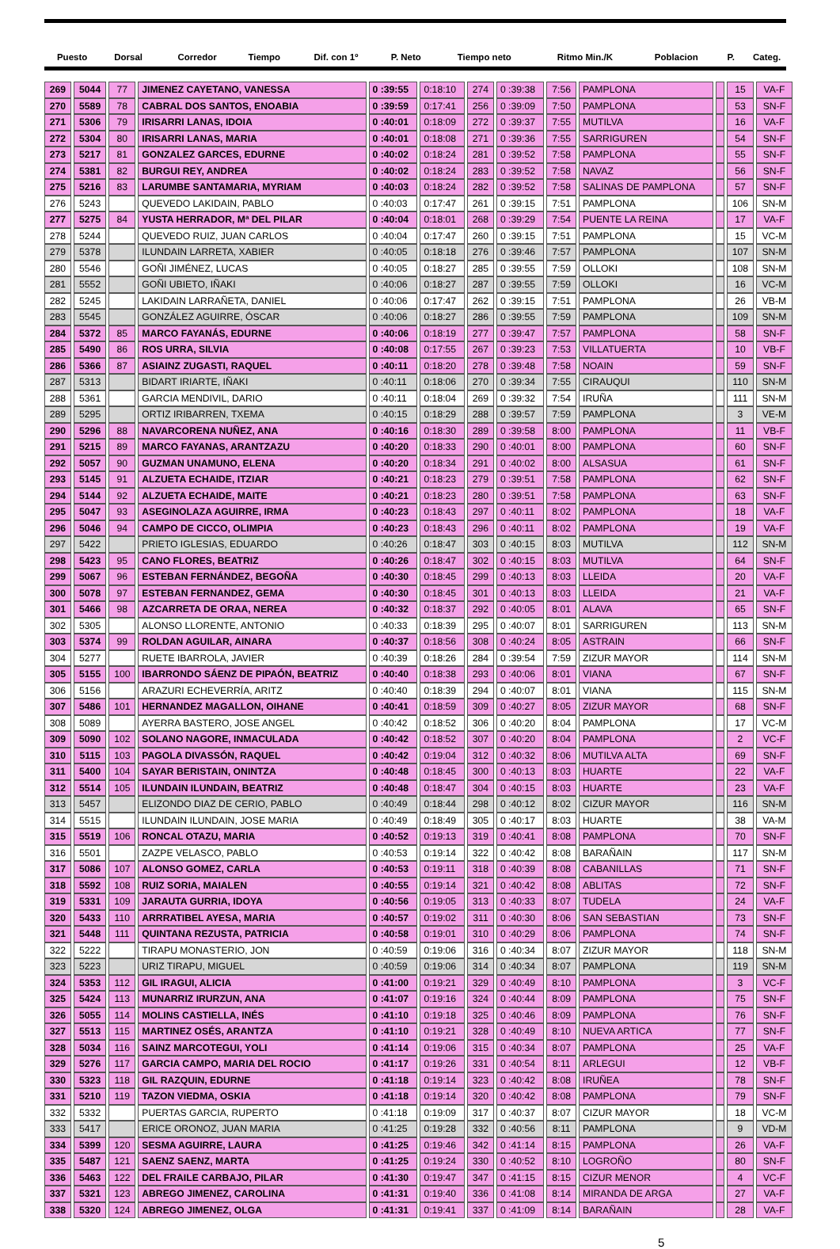| Puesto | Dorsal | | Corredor | Tiempo | Dif. con 1º | P. Neto | Tiempo neto | Ritmo Min./K | Poblacion | | P. | Categ. |
| --- | --- | --- | --- | --- | --- | --- | --- | --- | --- | --- | --- | --- |
| 269 | 5044 | 77 | JIMENEZ CAYETANO, VANESSA | 0 :39:55 | 0:18:10 | 274 | 0 :39:38 | 7:56 | PAMPLONA | | 15 | VA-F |
| 270 | 5589 | 78 | CABRAL DOS SANTOS, ENOABIA | 0 :39:59 | 0:17:41 | 256 | 0 :39:09 | 7:50 | PAMPLONA | | 53 | SN-F |
| 271 | 5306 | 79 | IRISARRI LANAS, IDOIA | 0 :40:01 | 0:18:09 | 272 | 0 :39:37 | 7:55 | MUTILVA | | 16 | VA-F |
| 272 | 5304 | 80 | IRISARRI LANAS, MARIA | 0 :40:01 | 0:18:08 | 271 | 0 :39:36 | 7:55 | SARRIGUREN | | 54 | SN-F |
| 273 | 5217 | 81 | GONZALEZ GARCES, EDURNE | 0 :40:02 | 0:18:24 | 281 | 0 :39:52 | 7:58 | PAMPLONA | | 55 | SN-F |
| 274 | 5381 | 82 | BURGUI REY, ANDREA | 0 :40:02 | 0:18:24 | 283 | 0 :39:52 | 7:58 | NAVAZ | | 56 | SN-F |
| 275 | 5216 | 83 | LARUMBE SANTAMARIA, MYRIAM | 0 :40:03 | 0:18:24 | 282 | 0 :39:52 | 7:58 | SALINAS DE PAMPLONA | | 57 | SN-F |
| 276 | 5243 | | QUEVEDO LAKIDAIN, PABLO | 0 :40:03 | 0:17:47 | 261 | 0 :39:15 | 7:51 | PAMPLONA | | 106 | SN-M |
| 277 | 5275 | 84 | YUSTA HERRADOR, Mª DEL PILAR | 0 :40:04 | 0:18:01 | 268 | 0 :39:29 | 7:54 | PUENTE LA REINA | | 17 | VA-F |
| 278 | 5244 | | QUEVEDO RUIZ, JUAN CARLOS | 0 :40:04 | 0:17:47 | 260 | 0 :39:15 | 7:51 | PAMPLONA | | 15 | VC-M |
| 279 | 5378 | | ILUNDAIN LARRETA, XABIER | 0 :40:05 | 0:18:18 | 276 | 0 :39:46 | 7:57 | PAMPLONA | | 107 | SN-M |
| 280 | 5546 | | GOÑI JIMÉNEZ, LUCAS | 0 :40:05 | 0:18:27 | 285 | 0 :39:55 | 7:59 | OLLOKI | | 108 | SN-M |
| 281 | 5552 | | GOÑI UBIETO, IÑAKI | 0 :40:06 | 0:18:27 | 287 | 0 :39:55 | 7:59 | OLLOKI | | 16 | VC-M |
| 282 | 5245 | | LAKIDAIN LARRAÑETA, DANIEL | 0 :40:06 | 0:17:47 | 262 | 0 :39:15 | 7:51 | PAMPLONA | | 26 | VB-M |
| 283 | 5545 | | GONZÁLEZ AGUIRRE, ÓSCAR | 0 :40:06 | 0:18:27 | 286 | 0 :39:55 | 7:59 | PAMPLONA | | 109 | SN-M |
| 284 | 5372 | 85 | MARCO FAYANÁS, EDURNE | 0 :40:06 | 0:18:19 | 277 | 0 :39:47 | 7:57 | PAMPLONA | | 58 | SN-F |
| 285 | 5490 | 86 | ROS URRA, SILVIA | 0 :40:08 | 0:17:55 | 267 | 0 :39:23 | 7:53 | VILLATUERTA | | 10 | VB-F |
| 286 | 5366 | 87 | ASIAINZ ZUGASTI, RAQUEL | 0 :40:11 | 0:18:20 | 278 | 0 :39:48 | 7:58 | NOAIN | | 59 | SN-F |
| 287 | 5313 | | BIDART IRIARTE, IÑAKI | 0 :40:11 | 0:18:06 | 270 | 0 :39:34 | 7:55 | CIRAUQUI | | 110 | SN-M |
| 288 | 5361 | | GARCIA MENDIVIL, DARIO | 0 :40:11 | 0:18:04 | 269 | 0 :39:32 | 7:54 | IRUÑA | | 111 | SN-M |
| 289 | 5295 | | ORTIZ IRIBARREN, TXEMA | 0 :40:15 | 0:18:29 | 288 | 0 :39:57 | 7:59 | PAMPLONA | | 3 | VE-M |
| 290 | 5296 | 88 | NAVARCORENA NUÑEZ, ANA | 0 :40:16 | 0:18:30 | 289 | 0 :39:58 | 8:00 | PAMPLONA | | 11 | VB-F |
| 291 | 5215 | 89 | MARCO FAYANAS, ARANTZAZU | 0 :40:20 | 0:18:33 | 290 | 0 :40:01 | 8:00 | PAMPLONA | | 60 | SN-F |
| 292 | 5057 | 90 | GUZMAN UNAMUNO, ELENA | 0 :40:20 | 0:18:34 | 291 | 0 :40:02 | 8:00 | ALSASUA | | 61 | SN-F |
| 293 | 5145 | 91 | ALZUETA ECHAIDE, ITZIAR | 0 :40:21 | 0:18:23 | 279 | 0 :39:51 | 7:58 | PAMPLONA | | 62 | SN-F |
| 294 | 5144 | 92 | ALZUETA ECHAIDE, MAITE | 0 :40:21 | 0:18:23 | 280 | 0 :39:51 | 7:58 | PAMPLONA | | 63 | SN-F |
| 295 | 5047 | 93 | ASEGINOLAZA AGUIRRE, IRMA | 0 :40:23 | 0:18:43 | 297 | 0 :40:11 | 8:02 | PAMPLONA | | 18 | VA-F |
| 296 | 5046 | 94 | CAMPO DE CICCO, OLIMPIA | 0 :40:23 | 0:18:43 | 296 | 0 :40:11 | 8:02 | PAMPLONA | | 19 | VA-F |
| 297 | 5422 | | PRIETO IGLESIAS, EDUARDO | 0 :40:26 | 0:18:47 | 303 | 0 :40:15 | 8:03 | MUTILVA | | 112 | SN-M |
| 298 | 5423 | 95 | CANO FLORES, BEATRIZ | 0 :40:26 | 0:18:47 | 302 | 0 :40:15 | 8:03 | MUTILVA | | 64 | SN-F |
| 299 | 5067 | 96 | ESTEBAN FERNÁNDEZ, BEGOÑA | 0 :40:30 | 0:18:45 | 299 | 0 :40:13 | 8:03 | LLEIDA | | 20 | VA-F |
| 300 | 5078 | 97 | ESTEBAN FERNANDEZ, GEMA | 0 :40:30 | 0:18:45 | 301 | 0 :40:13 | 8:03 | LLEIDA | | 21 | VA-F |
| 301 | 5466 | 98 | AZCARRETA DE ORAA, NEREA | 0 :40:32 | 0:18:37 | 292 | 0 :40:05 | 8:01 | ALAVA | | 65 | SN-F |
| 302 | 5305 | | ALONSO LLORENTE, ANTONIO | 0 :40:33 | 0:18:39 | 295 | 0 :40:07 | 8:01 | SARRIGUREN | | 113 | SN-M |
| 303 | 5374 | 99 | ROLDAN AGUILAR, AINARA | 0 :40:37 | 0:18:56 | 308 | 0 :40:24 | 8:05 | ASTRAIN | | 66 | SN-F |
| 304 | 5277 | | RUETE IBARROLA, JAVIER | 0 :40:39 | 0:18:26 | 284 | 0 :39:54 | 7:59 | ZIZUR MAYOR | | 114 | SN-M |
| 305 | 5155 | 100 | IBARRONDO SÁENZ DE PIPAÓN, BEATRIZ | 0 :40:40 | 0:18:38 | 293 | 0 :40:06 | 8:01 | VIANA | | 67 | SN-F |
| 306 | 5156 | | ARAZURI ECHEVERRÍA, ARITZ | 0 :40:40 | 0:18:39 | 294 | 0 :40:07 | 8:01 | VIANA | | 115 | SN-M |
| 307 | 5486 | 101 | HERNANDEZ MAGALLON, OIHANE | 0 :40:41 | 0:18:59 | 309 | 0 :40:27 | 8:05 | ZIZUR MAYOR | | 68 | SN-F |
| 308 | 5089 | | AYERRA BASTERO, JOSE ANGEL | 0 :40:42 | 0:18:52 | 306 | 0 :40:20 | 8:04 | PAMPLONA | | 17 | VC-M |
| 309 | 5090 | 102 | SOLANO NAGORE, INMACULADA | 0 :40:42 | 0:18:52 | 307 | 0 :40:20 | 8:04 | PAMPLONA | | 2 | VC-F |
| 310 | 5115 | 103 | PAGOLA DIVASSÓN, RAQUEL | 0 :40:42 | 0:19:04 | 312 | 0 :40:32 | 8:06 | MUTILVA ALTA | | 69 | SN-F |
| 311 | 5400 | 104 | SAYAR BERISTAIN, ONINTZA | 0 :40:48 | 0:18:45 | 300 | 0 :40:13 | 8:03 | HUARTE | | 22 | VA-F |
| 312 | 5514 | 105 | ILUNDAIN ILUNDAIN, BEATRIZ | 0 :40:48 | 0:18:47 | 304 | 0 :40:15 | 8:03 | HUARTE | | 23 | VA-F |
| 313 | 5457 | | ELIZONDO DIAZ DE CERIO, PABLO | 0 :40:49 | 0:18:44 | 298 | 0 :40:12 | 8:02 | CIZUR MAYOR | | 116 | SN-M |
| 314 | 5515 | | ILUNDAIN ILUNDAIN, JOSE MARIA | 0 :40:49 | 0:18:49 | 305 | 0 :40:17 | 8:03 | HUARTE | | 38 | VA-M |
| 315 | 5519 | 106 | RONCAL OTAZU, MARIA | 0 :40:52 | 0:19:13 | 319 | 0 :40:41 | 8:08 | PAMPLONA | | 70 | SN-F |
| 316 | 5501 | | ZAZPE VELASCO, PABLO | 0 :40:53 | 0:19:14 | 322 | 0 :40:42 | 8:08 | BARAÑAIN | | 117 | SN-M |
| 317 | 5086 | 107 | ALONSO GOMEZ, CARLA | 0 :40:53 | 0:19:11 | 318 | 0 :40:39 | 8:08 | CABANILLAS | | 71 | SN-F |
| 318 | 5592 | 108 | RUIZ SORIA, MAIALEN | 0 :40:55 | 0:19:14 | 321 | 0 :40:42 | 8:08 | ABLITAS | | 72 | SN-F |
| 319 | 5331 | 109 | JARAUTA GURRIA, IDOYA | 0 :40:56 | 0:19:05 | 313 | 0 :40:33 | 8:07 | TUDELA | | 24 | VA-F |
| 320 | 5433 | 110 | ARRRATIBEL AYESA, MARIA | 0 :40:57 | 0:19:02 | 311 | 0 :40:30 | 8:06 | SAN SEBASTIAN | | 73 | SN-F |
| 321 | 5448 | 111 | QUINTANA REZUSTA, PATRICIA | 0 :40:58 | 0:19:01 | 310 | 0 :40:29 | 8:06 | PAMPLONA | | 74 | SN-F |
| 322 | 5222 | | TIRAPU MONASTERIO, JON | 0 :40:59 | 0:19:06 | 316 | 0 :40:34 | 8:07 | ZIZUR MAYOR | | 118 | SN-M |
| 323 | 5223 | | URIZ TIRAPU, MIGUEL | 0 :40:59 | 0:19:06 | 314 | 0 :40:34 | 8:07 | PAMPLONA | | 119 | SN-M |
| 324 | 5353 | 112 | GIL IRAGUI, ALICIA | 0 :41:00 | 0:19:21 | 329 | 0 :40:49 | 8:10 | PAMPLONA | | 3 | VC-F |
| 325 | 5424 | 113 | MUNARRIZ IRURZUN, ANA | 0 :41:07 | 0:19:16 | 324 | 0 :40:44 | 8:09 | PAMPLONA | | 75 | SN-F |
| 326 | 5055 | 114 | MOLINS CASTIELLA, INÉS | 0 :41:10 | 0:19:18 | 325 | 0 :40:46 | 8:09 | PAMPLONA | | 76 | SN-F |
| 327 | 5513 | 115 | MARTINEZ OSÉS, ARANTZA | 0 :41:10 | 0:19:21 | 328 | 0 :40:49 | 8:10 | NUEVA ARTICA | | 77 | SN-F |
| 328 | 5034 | 116 | SAINZ MARCOTEGUI, YOLI | 0 :41:14 | 0:19:06 | 315 | 0 :40:34 | 8:07 | PAMPLONA | | 25 | VA-F |
| 329 | 5276 | 117 | GARCIA CAMPO, MARIA DEL ROCIO | 0 :41:17 | 0:19:26 | 331 | 0 :40:54 | 8:11 | ARLEGUI | | 12 | VB-F |
| 330 | 5323 | 118 | GIL RAZQUIN, EDURNE | 0 :41:18 | 0:19:14 | 323 | 0 :40:42 | 8:08 | IRUÑEA | | 78 | SN-F |
| 331 | 5210 | 119 | TAZON VIEDMA, OSKIA | 0 :41:18 | 0:19:14 | 320 | 0 :40:42 | 8:08 | PAMPLONA | | 79 | SN-F |
| 332 | 5332 | | PUERTAS GARCIA, RUPERTO | 0 :41:18 | 0:19:09 | 317 | 0 :40:37 | 8:07 | CIZUR MAYOR | | 18 | VC-M |
| 333 | 5417 | | ERICE ORONOZ, JUAN MARIA | 0 :41:25 | 0:19:28 | 332 | 0 :40:56 | 8:11 | PAMPLONA | | 9 | VD-M |
| 334 | 5399 | 120 | SESMA AGUIRRE, LAURA | 0 :41:25 | 0:19:46 | 342 | 0 :41:14 | 8:15 | PAMPLONA | | 26 | VA-F |
| 335 | 5487 | 121 | SAENZ SAENZ, MARTA | 0 :41:25 | 0:19:24 | 330 | 0 :40:52 | 8:10 | LOGROÑO | | 80 | SN-F |
| 336 | 5463 | 122 | DEL FRAILE CARBAJO, PILAR | 0 :41:30 | 0:19:47 | 347 | 0 :41:15 | 8:15 | CIZUR MENOR | | 4 | VC-F |
| 337 | 5321 | 123 | ABREGO JIMENEZ, CAROLINA | 0 :41:31 | 0:19:40 | 336 | 0 :41:08 | 8:14 | MIRANDA DE ARGA | | 27 | VA-F |
| 338 | 5320 | 124 | ABREGO JIMENEZ, OLGA | 0 :41:31 | 0:19:41 | 337 | 0 :41:09 | 8:14 | BARAÑAIN | | 28 | VA-F |
5